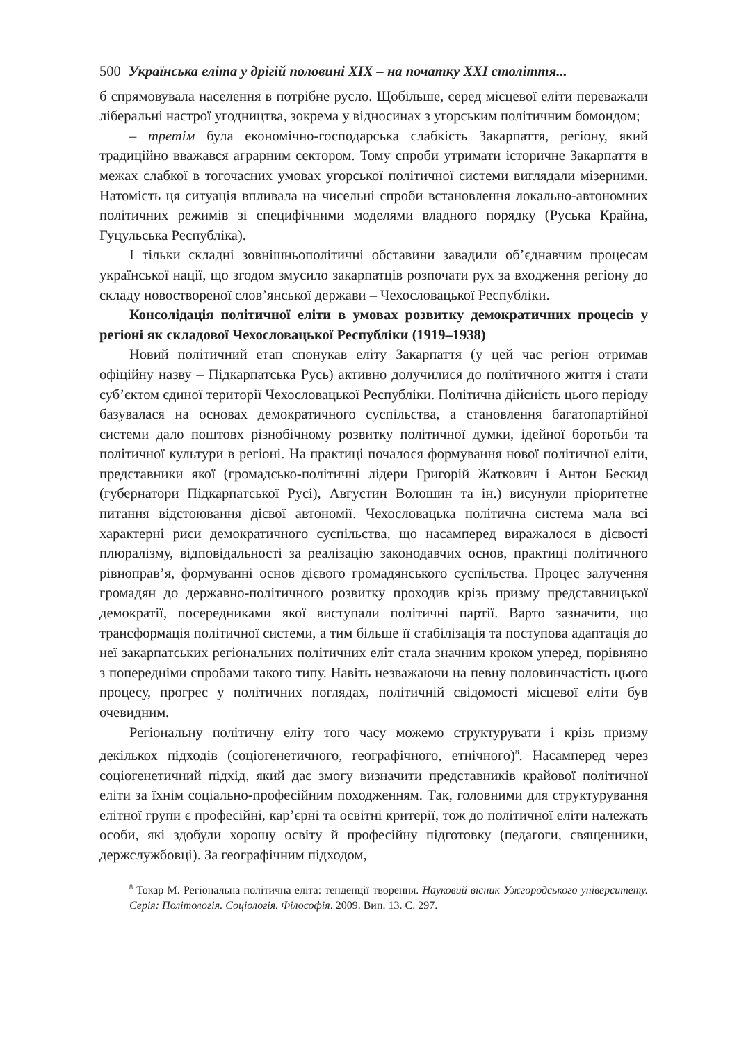500 Українська еліта у дрігій половині XIX – на початку XXI століття...
б спрямовувала населення в потрібне русло. Щобільше, серед місцевої еліти переважали ліберальні настрої угодництва, зокрема у відносинах з угорським політичним бомондом;
– третім була економічно-господарська слабкість Закарпаття, регіону, який традиційно вважався аграрним сектором. Тому спроби утримати історичне Закарпаття в межах слабкої в тогочасних умовах угорської політичної системи виглядали мізерними. Натомість ця ситуація впливала на чисельні спроби встановлення локально-автономних політичних режимів зі специфічними моделями владного порядку (Руська Крайна, Гуцульська Республіка).
І тільки складні зовнішньополітичні обставини завадили об’єднавчим процесам української нації, що згодом змусило закарпатців розпочати рух за входження регіону до складу новоствореної слов’янської держави – Чехословацької Республіки.
Консолідація політичної еліти в умовах розвитку демократичних процесів у регіоні як складової Чехословацької Республіки (1919–1938)
Новий політичний етап спонукав еліту Закарпаття (у цей час регіон отримав офіційну назву – Підкарпатська Русь) активно долучилися до політичного життя і стати суб’єктом єдиної території Чехословацької Республіки. Політична дійсність цього періоду базувалася на основах демократичного суспільства, а становлення багатопартійної системи дало поштовх різнобічному розвитку політичної думки, ідейної боротьби та політичної культури в регіоні. На практиці почалося формування нової політичної еліти, представники якої (громадсько-політичні лідери Григорій Жаткович і Антон Бескид (губернатори Підкарпатської Русі), Августин Волошин та ін.) висунули пріоритетне питання відстоювання дієвої автономії. Чехословацька політична система мала всі характерні риси демократичного суспільства, що насамперед виражалося в дієвості плюралізму, відповідальності за реалізацію законодавчих основ, практиці політичного рівноправ’я, формуванні основ дієвого громадянського суспільства. Процес залучення громадян до державно-політичного розвитку проходив крізь призму представницької демократії, посередниками якої виступали політичні партії. Варто зазначити, що трансформація політичної системи, а тим більше її стабілізація та поступова адаптація до неї закарпатських регіональних політичних еліт стала значним кроком уперед, порівняно з попередніми спробами такого типу. Навіть незважаючи на певну половинчастість цього процесу, прогрес у політичних поглядах, політичній свідомості місцевої еліти був очевидним.
Регіональну політичну еліту того часу можемо структурувати і крізь призму декількох підходів (соціогенетичного, географічного, етнічного)<sup>8</sup>. Насамперед через соціогенетичний підхід, який дає змогу визначити представників крайової політичної еліти за їхнім соціально-професійним походженням. Так, головними для структурування елітної групи є професійні, кар’єрні та освітні критерії, тож до політичної еліти належать особи, які здобули хорошу освіту й професійну підготовку (педагоги, священники, держслужбовці). За географічним підходом,
<sup>8</sup> Токар М. Регіональна політична еліта: тенденції творення. Науковий вісник Ужгородського університету. Серія: Політологія. Соціологія. Філософія. 2009. Вип. 13. С. 297.